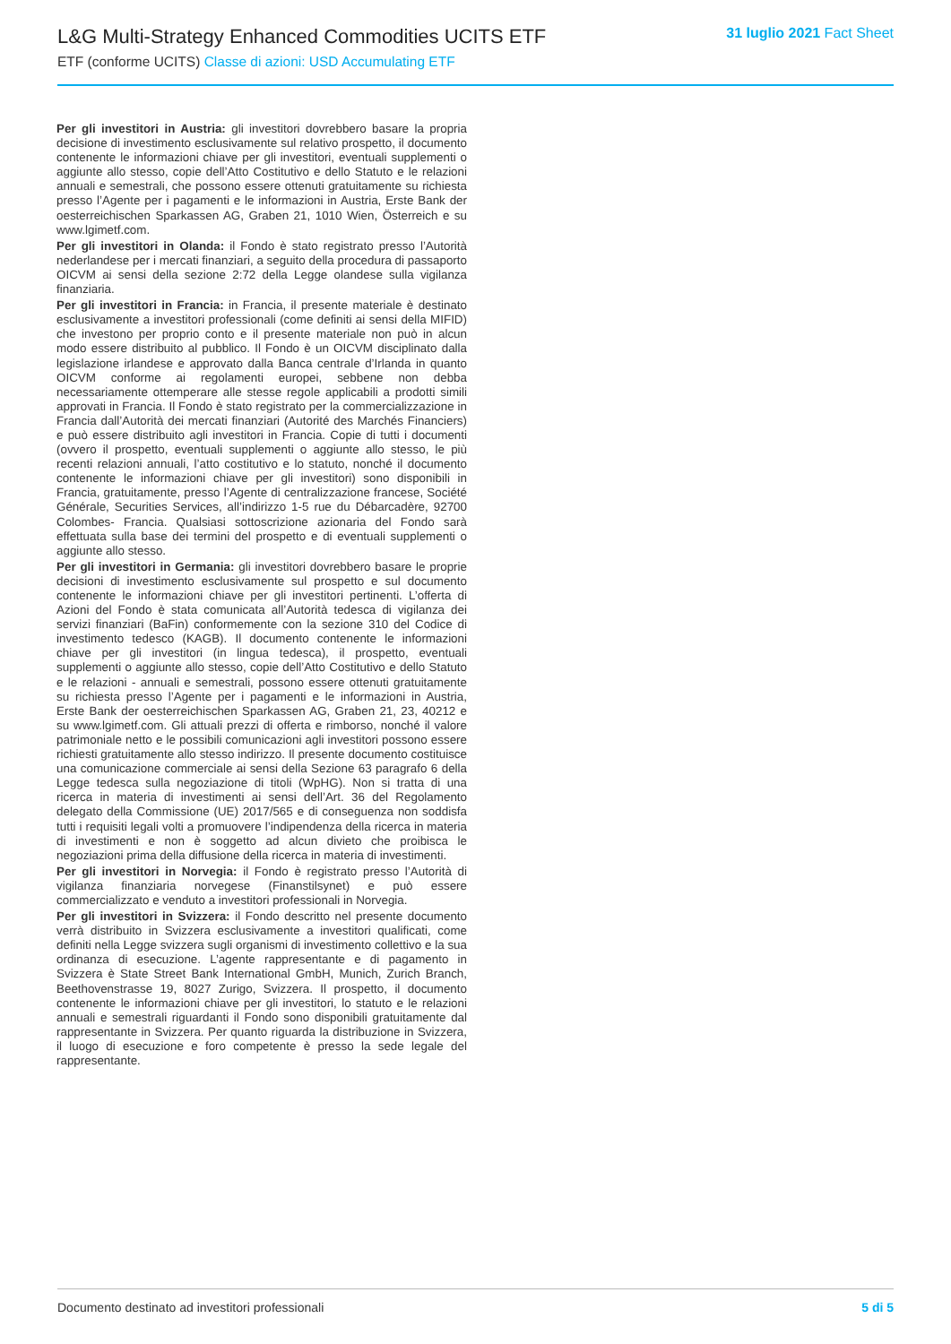L&G Multi-Strategy Enhanced Commodities UCITS ETF
ETF (conforme UCITS) Classe di azioni: USD Accumulating ETF
31 luglio 2021 Fact Sheet
Per gli investitori in Austria: gli investitori dovrebbero basare la propria decisione di investimento esclusivamente sul relativo prospetto, il documento contenente le informazioni chiave per gli investitori, eventuali supplementi o aggiunte allo stesso, copie dell’Atto Costitutivo e dello Statuto e le relazioni annuali e semestrali, che possono essere ottenuti gratuitamente su richiesta presso l’Agente per i pagamenti e le informazioni in Austria, Erste Bank der oesterreichischen Sparkassen AG, Graben 21, 1010 Wien, Österreich e su www.lgimetf.com.
Per gli investitori in Olanda: il Fondo è stato registrato presso l’Autorità nederlandese per i mercati finanziari, a seguito della procedura di passaporto OICVM ai sensi della sezione 2:72 della Legge olandese sulla vigilanza finanziaria.
Per gli investitori in Francia: in Francia, il presente materiale è destinato esclusivamente a investitori professionali (come definiti ai sensi della MIFID) che investono per proprio conto e il presente materiale non può in alcun modo essere distribuito al pubblico. Il Fondo è un OICVM disciplinato dalla legislazione irlandese e approvato dalla Banca centrale d’Irlanda in quanto OICVM conforme ai regolamenti europei, sebbene non debba necessariamente ottemperare alle stesse regole applicabili a prodotti simili approvati in Francia. Il Fondo è stato registrato per la commercializzazione in Francia dall’Autorità dei mercati finanziari (Autorité des Marchés Financiers) e può essere distribuito agli investitori in Francia. Copie di tutti i documenti (ovvero il prospetto, eventuali supplementi o aggiunte allo stesso, le più recenti relazioni annuali, l’atto costitutivo e lo statuto, nonché il documento contenente le informazioni chiave per gli investitori) sono disponibili in Francia, gratuitamente, presso l’Agente di centralizzazione francese, Société Générale, Securities Services, all’indirizzo 1-5 rue du Débarcadère, 92700 Colombes- Francia. Qualsiasi sottoscrizione azionaria del Fondo sarà effettuata sulla base dei termini del prospetto e di eventuali supplementi o aggiunte allo stesso.
Per gli investitori in Germania: gli investitori dovrebbero basare le proprie decisioni di investimento esclusivamente sul prospetto e sul documento contenente le informazioni chiave per gli investitori pertinenti. L’offerta di Azioni del Fondo è stata comunicata all’Autorità tedesca di vigilanza dei servizi finanziari (BaFin) conformemente con la sezione 310 del Codice di investimento tedesco (KAGB). Il documento contenente le informazioni chiave per gli investitori (in lingua tedesca), il prospetto, eventuali supplementi o aggiunte allo stesso, copie dell’Atto Costitutivo e dello Statuto e le relazioni - annuali e semestrali, possono essere ottenuti gratuitamente su richiesta presso l’Agente per i pagamenti e le informazioni in Austria, Erste Bank der oesterreichischen Sparkassen AG, Graben 21, 23, 40212 e su www.lgimetf.com. Gli attuali prezzi di offerta e rimborso, nonché il valore patrimoniale netto e le possibili comunicazioni agli investitori possono essere richiesti gratuitamente allo stesso indirizzo. Il presente documento costituisce una comunicazione commerciale ai sensi della Sezione 63 paragrafo 6 della Legge tedesca sulla negoziazione di titoli (WpHG). Non si tratta di una ricerca in materia di investimenti ai sensi dell’Art. 36 del Regolamento delegato della Commissione (UE) 2017/565 e di conseguenza non soddisfa tutti i requisiti legali volti a promuovere l’indipendenza della ricerca in materia di investimenti e non è soggetto ad alcun divieto che proibisca le negoziazioni prima della diffusione della ricerca in materia di investimenti.
Per gli investitori in Norvegia: il Fondo è registrato presso l’Autorità di vigilanza finanziaria norvegese (Finanstilsynet) e può essere commercializzato e venduto a investitori professionali in Norvegia.
Per gli investitori in Svizzera: il Fondo descritto nel presente documento verrà distribuito in Svizzera esclusivamente a investitori qualificati, come definiti nella Legge svizzera sugli organismi di investimento collettivo e la sua ordinanza di esecuzione. L’agente rappresentante e di pagamento in Svizzera è State Street Bank International GmbH, Munich, Zurich Branch, Beethovenstrasse 19, 8027 Zurigo, Svizzera. Il prospetto, il documento contenente le informazioni chiave per gli investitori, lo statuto e le relazioni annuali e semestrali riguardanti il Fondo sono disponibili gratuitamente dal rappresentante in Svizzera. Per quanto riguarda la distribuzione in Svizzera, il luogo di esecuzione e foro competente è presso la sede legale del rappresentante.
Documento destinato ad investitori professionali 5 di 5